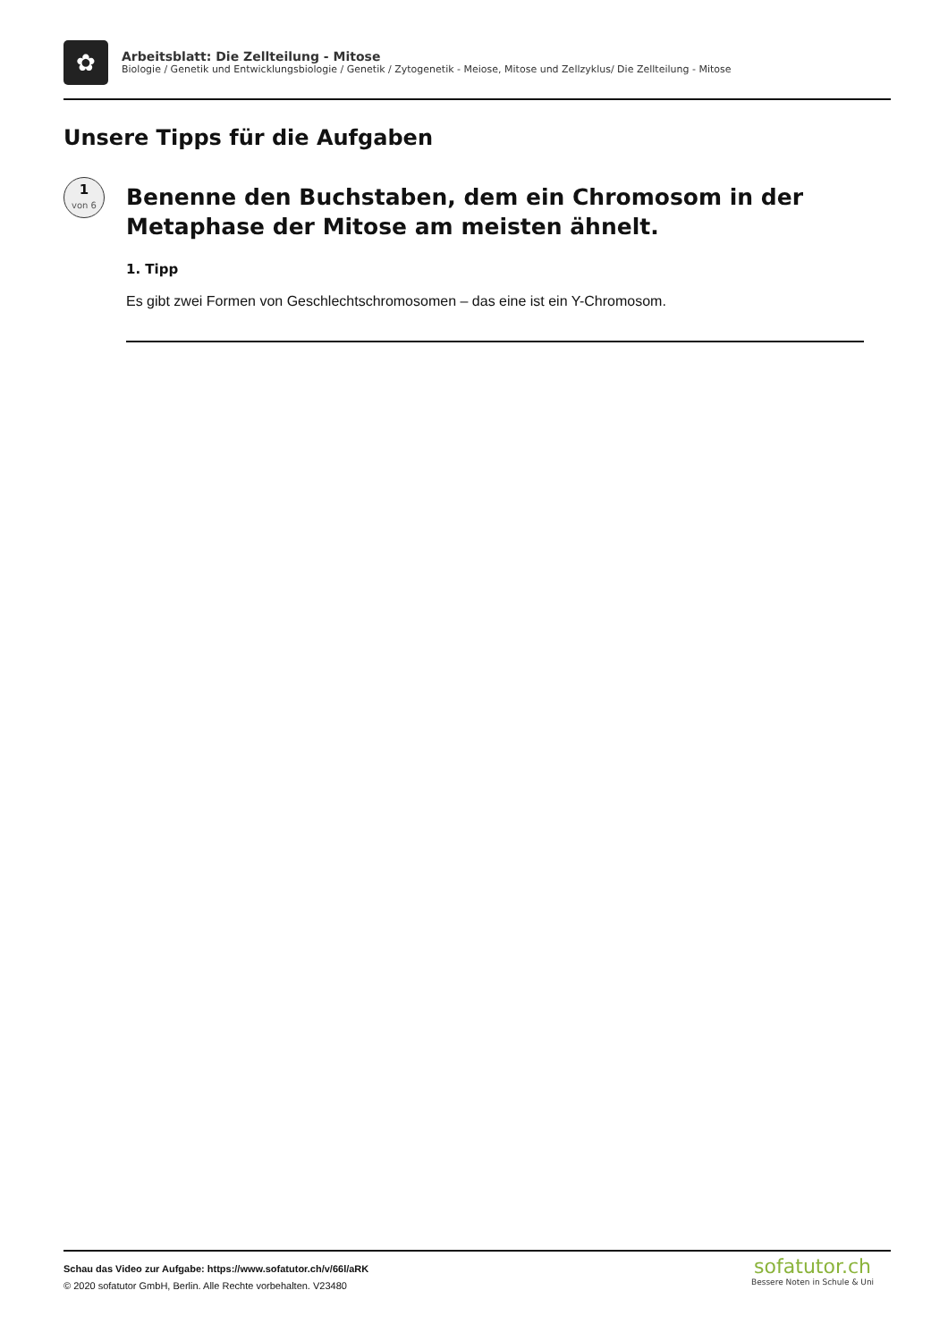✿
Arbeitsblatt: Die Zellteilung - Mitose
Biologie / Genetik und Entwicklungsbiologie / Genetik / Zytogenetik - Meiose, Mitose und Zellzyklus/ Die Zellteilung - Mitose
Unsere Tipps für die Aufgaben
1
von 6
Benenne den Buchstaben, dem ein Chromosom in der Metaphase der Mitose am meisten ähnelt.
1. Tipp
Es gibt zwei Formen von Geschlechtschromosomen – das eine ist ein Y-Chromosom.
Schau das Video zur Aufgabe: https://www.sofatutor.ch/v/66l/aRK
© 2020 sofatutor GmbH, Berlin. Alle Rechte vorbehalten. V23480
sofatutor.ch
Bessere Noten in Schule & Uni